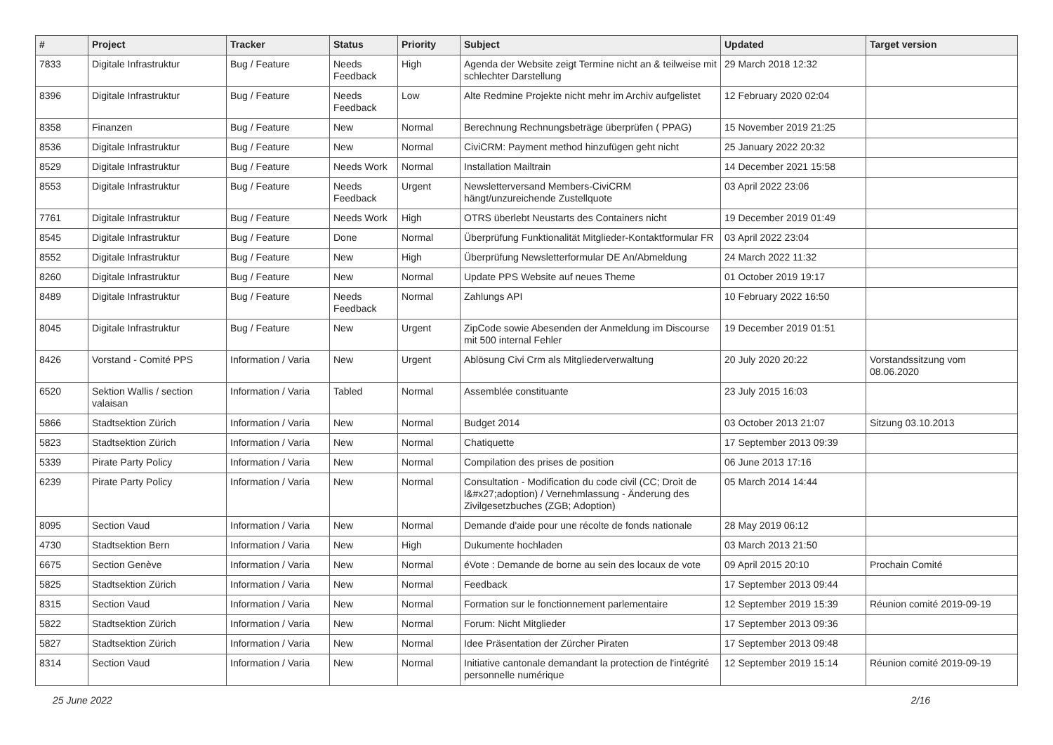| # | Project | Tracker | Status | Priority | Subject | Updated | Target version |
| --- | --- | --- | --- | --- | --- | --- | --- |
| 7833 | Digitale Infrastruktur | Bug / Feature | Needs Feedback | High | Agenda der Website zeigt Termine nicht an & teilweise mit schlechter Darstellung | 29 March 2018 12:32 | |
| 8396 | Digitale Infrastruktur | Bug / Feature | Needs Feedback | Low | Alte Redmine Projekte nicht mehr im Archiv aufgelistet | 12 February 2020 02:04 | |
| 8358 | Finanzen | Bug / Feature | New | Normal | Berechnung Rechnungsbeträge überprüfen ( PPAG) | 15 November 2019 21:25 | |
| 8536 | Digitale Infrastruktur | Bug / Feature | New | Normal | CiviCRM: Payment method hinzufügen geht nicht | 25 January 2022 20:32 | |
| 8529 | Digitale Infrastruktur | Bug / Feature | Needs Work | Normal | Installation Mailtrain | 14 December 2021 15:58 | |
| 8553 | Digitale Infrastruktur | Bug / Feature | Needs Feedback | Urgent | Newsletterversand Members-CiviCRM hängt/unzureichende Zustellquote | 03 April 2022 23:06 | |
| 7761 | Digitale Infrastruktur | Bug / Feature | Needs Work | High | OTRS überlebt Neustarts des Containers nicht | 19 December 2019 01:49 | |
| 8545 | Digitale Infrastruktur | Bug / Feature | Done | Normal | Überprüfung Funktionalität Mitglieder-Kontaktformular FR | 03 April 2022 23:04 | |
| 8552 | Digitale Infrastruktur | Bug / Feature | New | High | Überprüfung Newsletterformular DE An/Abmeldung | 24 March 2022 11:32 | |
| 8260 | Digitale Infrastruktur | Bug / Feature | New | Normal | Update PPS Website auf neues Theme | 01 October 2019 19:17 | |
| 8489 | Digitale Infrastruktur | Bug / Feature | Needs Feedback | Normal | Zahlungs API | 10 February 2022 16:50 | |
| 8045 | Digitale Infrastruktur | Bug / Feature | New | Urgent | ZipCode sowie Abesenden der Anmeldung im Discourse mit 500 internal Fehler | 19 December 2019 01:51 | |
| 8426 | Vorstand - Comité PPS | Information / Varia | New | Urgent | Ablösung Civi Crm als Mitgliederverwaltung | 20 July 2020 20:22 | Vorstandssitzung vom 08.06.2020 |
| 6520 | Sektion Wallis / section valaisan | Information / Varia | Tabled | Normal | Assemblée constituante | 23 July 2015 16:03 | |
| 5866 | Stadtsektion Zürich | Information / Varia | New | Normal | Budget 2014 | 03 October 2013 21:07 | Sitzung 03.10.2013 |
| 5823 | Stadtsektion Zürich | Information / Varia | New | Normal | Chatiquette | 17 September 2013 09:39 | |
| 5339 | Pirate Party Policy | Information / Varia | New | Normal | Compilation des prises de position | 06 June 2013 17:16 | |
| 6239 | Pirate Party Policy | Information / Varia | New | Normal | Consultation - Modification du code civil (CC; Droit de l&#x27;adoption) / Vernehmlassung - Änderung des Zivilgesetzbuches (ZGB; Adoption) | 05 March 2014 14:44 | |
| 8095 | Section Vaud | Information / Varia | New | Normal | Demande d'aide pour une récolte de fonds nationale | 28 May 2019 06:12 | |
| 4730 | Stadtsektion Bern | Information / Varia | New | High | Dukumente hochladen | 03 March 2013 21:50 | |
| 6675 | Section Genève | Information / Varia | New | Normal | éVote : Demande de borne au sein des locaux de vote | 09 April 2015 20:10 | Prochain Comité |
| 5825 | Stadtsektion Zürich | Information / Varia | New | Normal | Feedback | 17 September 2013 09:44 | |
| 8315 | Section Vaud | Information / Varia | New | Normal | Formation sur le fonctionnement parlementaire | 12 September 2019 15:39 | Réunion comité 2019-09-19 |
| 5822 | Stadtsektion Zürich | Information / Varia | New | Normal | Forum: Nicht Mitglieder | 17 September 2013 09:36 | |
| 5827 | Stadtsektion Zürich | Information / Varia | New | Normal | Idee Präsentation der Zürcher Piraten | 17 September 2013 09:48 | |
| 8314 | Section Vaud | Information / Varia | New | Normal | Initiative cantonale demandant la protection de l'intégrité personnelle numérique | 12 September 2019 15:14 | Réunion comité 2019-09-19 |
25 June 2022 2/16